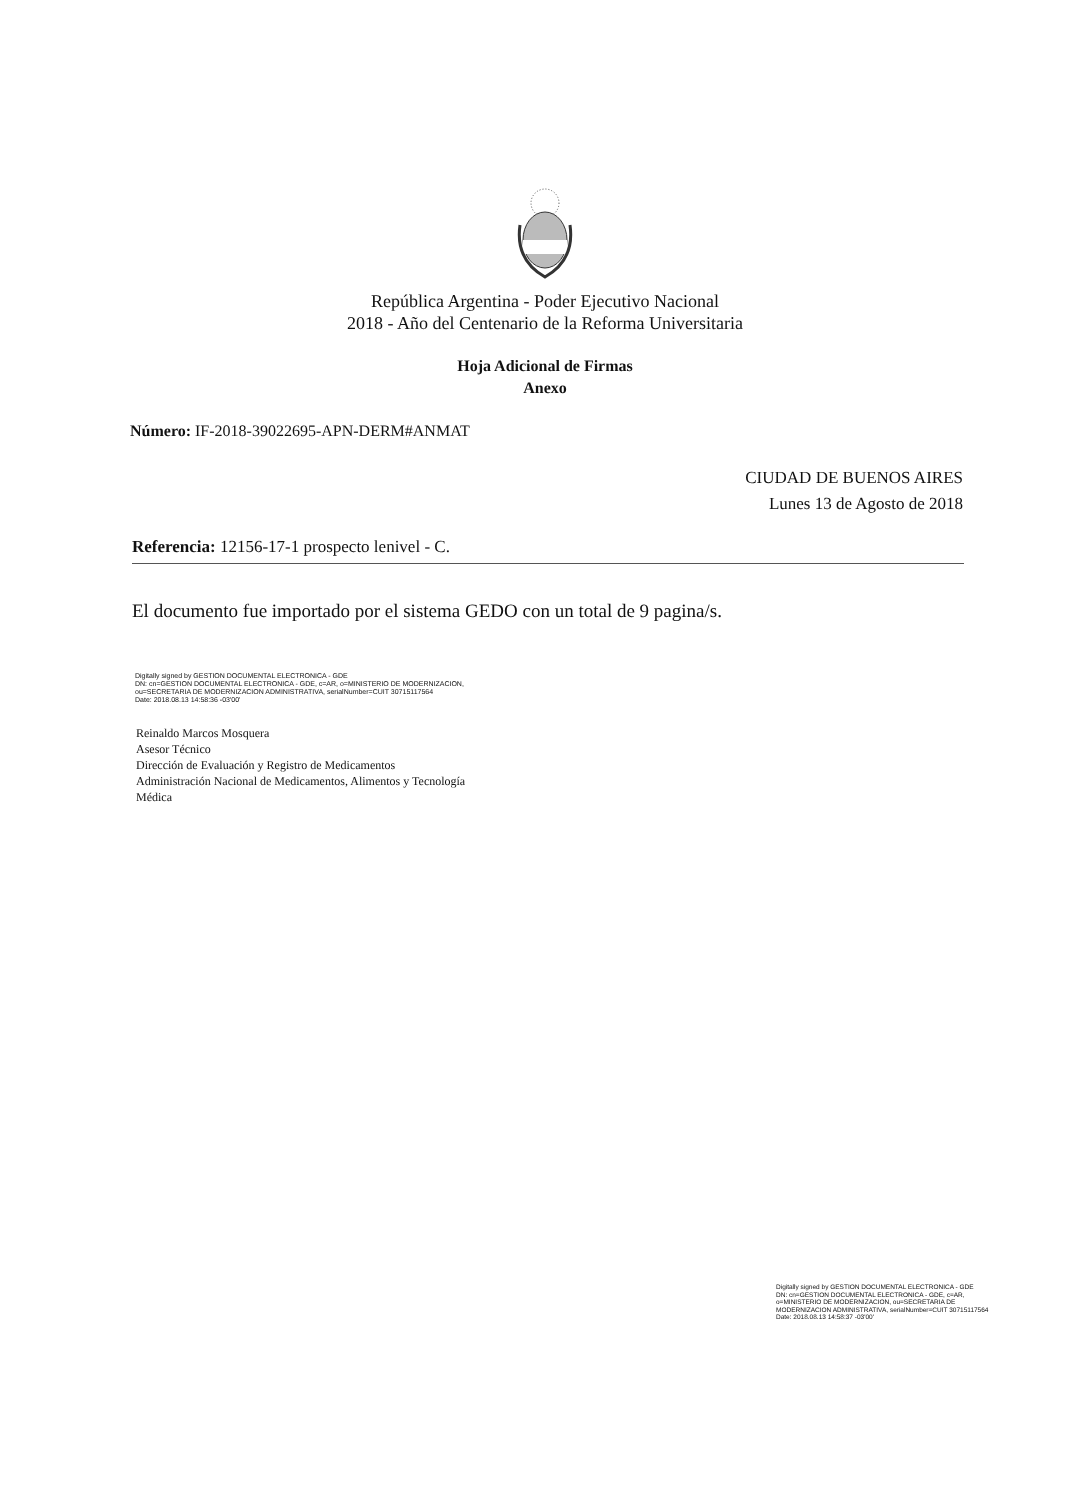República Argentina - Poder Ejecutivo Nacional
2018 - Año del Centenario de la Reforma Universitaria
Hoja Adicional de Firmas
Anexo
Número: IF-2018-39022695-APN-DERM#ANMAT
CIUDAD DE BUENOS AIRES
Lunes 13 de Agosto de 2018
Referencia: 12156-17-1 prospecto lenivel - C.
El documento fue importado por el sistema GEDO con un total de 9 pagina/s.
Digitally signed by GESTION DOCUMENTAL ELECTRONICA - GDE
DN: cn=GESTION DOCUMENTAL ELECTRONICA - GDE, c=AR, o=MINISTERIO DE MODERNIZACION,
ou=SECRETARIA DE MODERNIZACION ADMINISTRATIVA, serialNumber=CUIT 30715117564
Date: 2018.08.13 14:58:36 -03'00'
Reinaldo Marcos Mosquera
Asesor Técnico
Dirección de Evaluación y Registro de Medicamentos
Administración Nacional de Medicamentos, Alimentos y Tecnología
Médica
Digitally signed by GESTION DOCUMENTAL ELECTRONICA - GDE
DN: cn=GESTION DOCUMENTAL ELECTRONICA - GDE, c=AR, o=MINISTERIO DE MODERNIZACION, ou=SECRETARIA DE MODERNIZACION ADMINISTRATIVA, serialNumber=CUIT 30715117564
Date: 2018.08.13 14:58:37 -03'00'